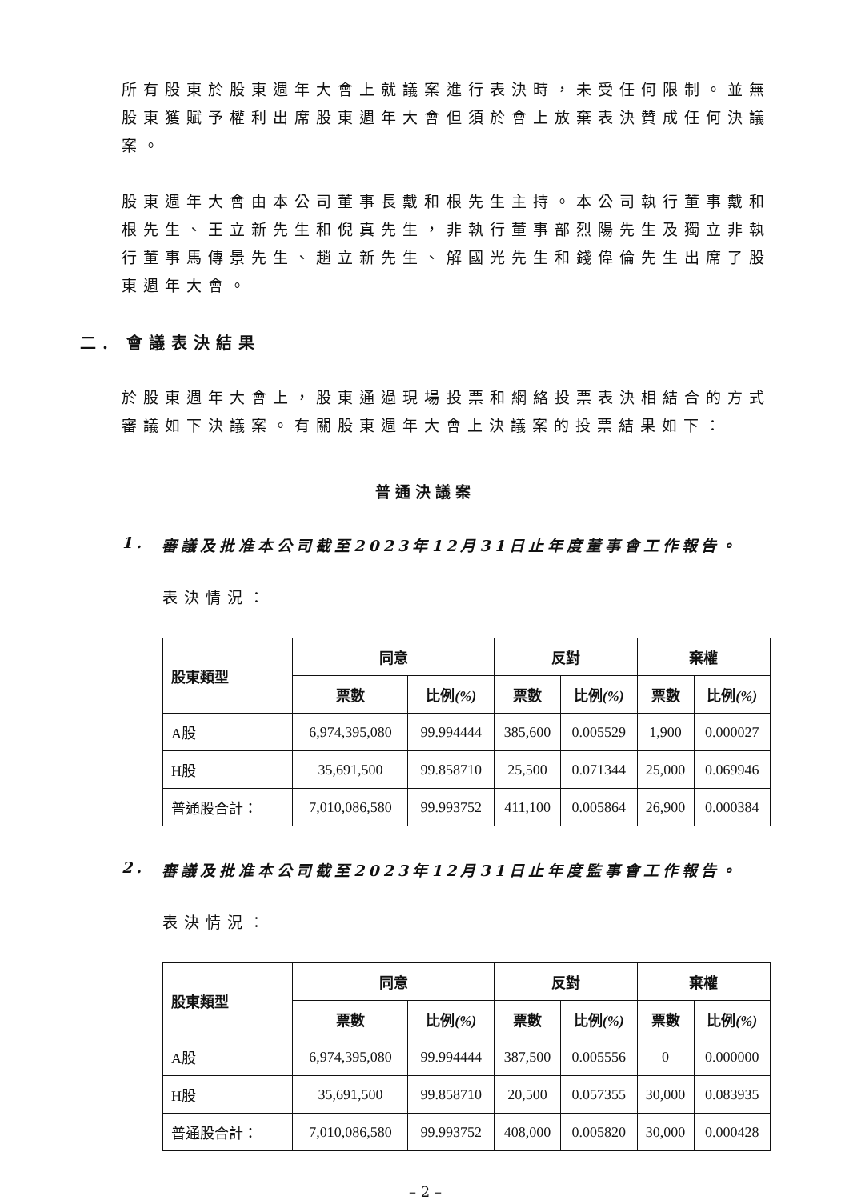所有股東於股東週年大會上就議案進行表決時，未受任何限制。並無股東獲賦予權利出席股東週年大會但須於會上放棄表決贊成任何決議案。
股東週年大會由本公司董事長戴和根先生主持。本公司執行董事戴和根先生、王立新先生和倪真先生，非執行董事部烈陽先生及獨立非執行董事馬傳景先生、趙立新先生、解國光先生和錢偉倫先生出席了股東週年大會。
二. 會議表決結果
於股東週年大會上，股東通過現場投票和網絡投票表決相結合的方式審議如下決議案。有關股東週年大會上決議案的投票結果如下：
普通決議案
1. 審議及批准本公司截至2023年12月31日止年度董事會工作報告。
表決情況：
| 股東類型 | 同意 | | 反對 | | 棄權 | |
| --- | --- | --- | --- | --- | --- | --- |
| | 票數 | 比例 (%) | 票數 | 比例 (%) | 票數 | 比例 (%) |
| A股 | 6,974,395,080 | 99.994444 | 385,600 | 0.005529 | 1,900 | 0.000027 |
| H股 | 35,691,500 | 99.858710 | 25,500 | 0.071344 | 25,000 | 0.069946 |
| 普通股合計： | 7,010,086,580 | 99.993752 | 411,100 | 0.005864 | 26,900 | 0.000384 |
2. 審議及批准本公司截至2023年12月31日止年度監事會工作報告。
表決情況：
| 股東類型 | 同意 | | 反對 | | 棄權 | |
| --- | --- | --- | --- | --- | --- | --- |
| | 票數 | 比例 (%) | 票數 | 比例 (%) | 票數 | 比例 (%) |
| A股 | 6,974,395,080 | 99.994444 | 387,500 | 0.005556 | 0 | 0.000000 |
| H股 | 35,691,500 | 99.858710 | 20,500 | 0.057355 | 30,000 | 0.083935 |
| 普通股合計： | 7,010,086,580 | 99.993752 | 408,000 | 0.005820 | 30,000 | 0.000428 |
– 2 –